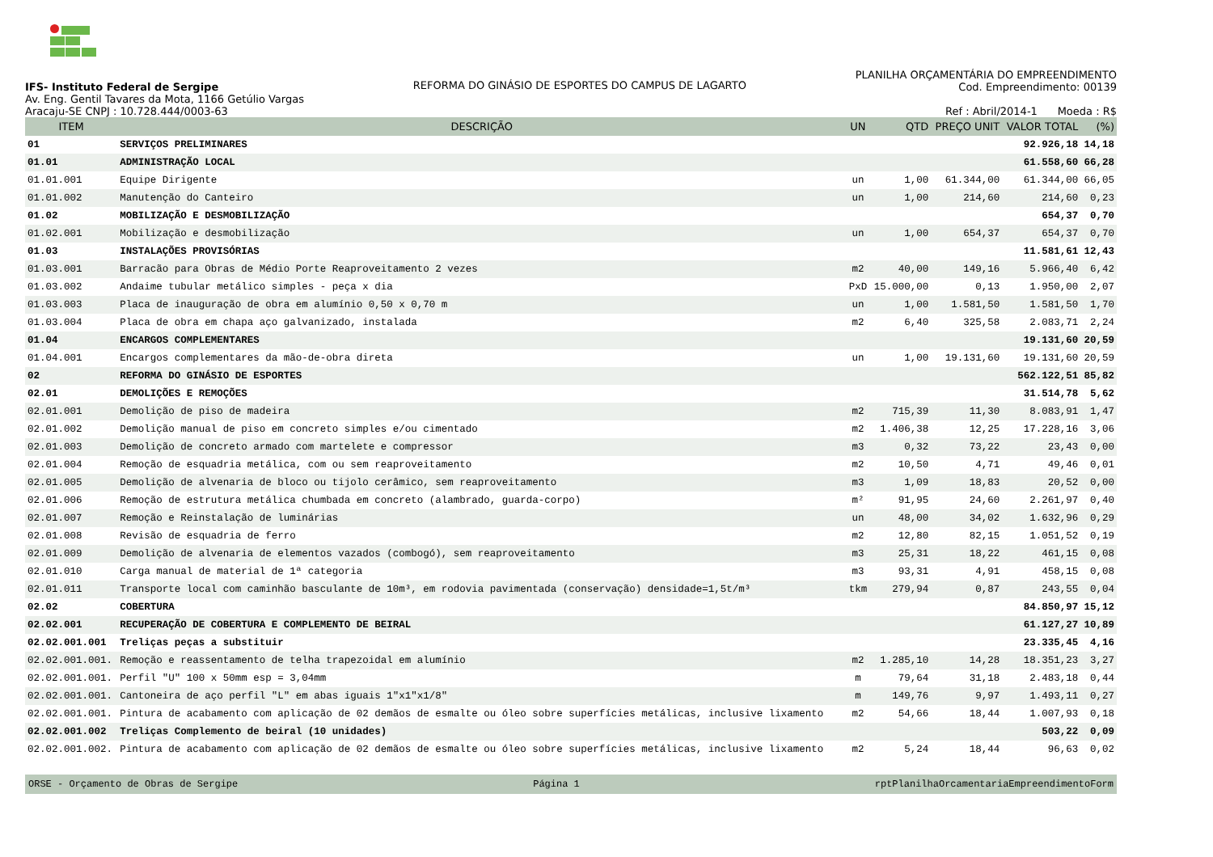IFS- Instituto Federal de Sergipe
Av. Eng. Gentil Tavares da Mota, 1166 Getúlio Vargas
Aracaju-SE CNPJ : 10.728.444/0003-63
REFORMA DO GINÁSIO DE ESPORTES DO CAMPUS DE LAGARTO
PLANILHA ORÇAMENTÁRIA DO EMPREENDIMENTO
Cod. Empreendimento: 00139
Ref : Abril/2014-1 Moeda : R$
| ITEM | DESCRIÇÃO | UN | QTD | PREÇO UNIT | VALOR TOTAL | (%) |
| --- | --- | --- | --- | --- | --- | --- |
| 01 | SERVIÇOS PRELIMINARES | | | | 92.926,18 | 14,18 |
| 01.01 | ADMINISTRAÇÃO LOCAL | | | | 61.558,60 | 66,28 |
| 01.01.001 | Equipe Dirigente | un | 1,00 | 61.344,00 | 61.344,00 | 66,05 |
| 01.01.002 | Manutenção do Canteiro | un | 1,00 | 214,60 | 214,60 | 0,23 |
| 01.02 | MOBILIZAÇÃO E DESMOBILIZAÇÃO | | | | 654,37 | 0,70 |
| 01.02.001 | Mobilização e desmobilização | un | 1,00 | 654,37 | 654,37 | 0,70 |
| 01.03 | INSTALAÇÕES PROVISÓRIAS | | | | 11.581,61 | 12,43 |
| 01.03.001 | Barracão para Obras de Médio Porte Reaproveitamento 2 vezes | m2 | 40,00 | 149,16 | 5.966,40 | 6,42 |
| 01.03.002 | Andaime tubular metálico simples - peça x dia | PxD | 15.000,00 | 0,13 | 1.950,00 | 2,07 |
| 01.03.003 | Placa de inauguração de obra em alumínio 0,50 x 0,70 m | un | 1,00 | 1.581,50 | 1.581,50 | 1,70 |
| 01.03.004 | Placa de obra em chapa aço galvanizado, instalada | m2 | 6,40 | 325,58 | 2.083,71 | 2,24 |
| 01.04 | ENCARGOS COMPLEMENTARES | | | | 19.131,60 | 20,59 |
| 01.04.001 | Encargos complementares da mão-de-obra direta | un | 1,00 | 19.131,60 | 19.131,60 | 20,59 |
| 02 | REFORMA DO GINÁSIO DE ESPORTES | | | | 562.122,51 | 85,82 |
| 02.01 | DEMOLIÇÕES E REMOÇÕES | | | | 31.514,78 | 5,62 |
| 02.01.001 | Demolição de piso de madeira | m2 | 715,39 | 11,30 | 8.083,91 | 1,47 |
| 02.01.002 | Demolição manual de piso em concreto simples e/ou cimentado | m2 | 1.406,38 | 12,25 | 17.228,16 | 3,06 |
| 02.01.003 | Demolição de concreto armado com martelete e compressor | m3 | 0,32 | 73,22 | 23,43 | 0,00 |
| 02.01.004 | Remoção de esquadria metálica, com ou sem reaproveitamento | m2 | 10,50 | 4,71 | 49,46 | 0,01 |
| 02.01.005 | Demolição de alvenaria de bloco ou tijolo cerâmico, sem reaproveitamento | m3 | 1,09 | 18,83 | 20,52 | 0,00 |
| 02.01.006 | Remoção de estrutura metálica chumbada em concreto (alambrado, guarda-corpo) | m² | 91,95 | 24,60 | 2.261,97 | 0,40 |
| 02.01.007 | Remoção e Reinstalação de luminárias | un | 48,00 | 34,02 | 1.632,96 | 0,29 |
| 02.01.008 | Revisão de esquadria de ferro | m2 | 12,80 | 82,15 | 1.051,52 | 0,19 |
| 02.01.009 | Demolição de alvenaria de elementos vazados (combogó), sem reaproveitamento | m3 | 25,31 | 18,22 | 461,15 | 0,08 |
| 02.01.010 | Carga manual de material de 1ª categoria | m3 | 93,31 | 4,91 | 458,15 | 0,08 |
| 02.01.011 | Transporte local com caminhão basculante de 10m³, em rodovia pavimentada (conservação) densidade=1,5t/m³ | tkm | 279,94 | 0,87 | 243,55 | 0,04 |
| 02.02 | COBERTURA | | | | 84.850,97 | 15,12 |
| 02.02.001 | RECUPERAÇÃO DE COBERTURA E COMPLEMENTO DE BEIRAL | | | | 61.127,27 | 10,89 |
| 02.02.001.001 | Treliças peças a substituir | | | | 23.335,45 | 4,16 |
| 02.02.001.001. | Remoção e reassentamento de telha trapezoidal em alumínio | m2 | 1.285,10 | 14,28 | 18.351,23 | 3,27 |
| 02.02.001.001. | Perfil "U" 100 x 50mm esp = 3,04mm | m | 79,64 | 31,18 | 2.483,18 | 0,44 |
| 02.02.001.001. | Cantoneira de aço perfil "L" em abas iguais 1"x1"x1/8" | m | 149,76 | 9,97 | 1.493,11 | 0,27 |
| 02.02.001.001. | Pintura de acabamento com aplicação de 02 demãos de esmalte ou óleo sobre superfícies metálicas, inclusive lixamento | m2 | 54,66 | 18,44 | 1.007,93 | 0,18 |
| 02.02.001.002 | Treliças Complemento de beiral (10 unidades) | | | | 503,22 | 0,09 |
| 02.02.001.002. | Pintura de acabamento com aplicação de 02 demãos de esmalte ou óleo sobre superfícies metálicas, inclusive lixamento | m2 | 5,24 | 18,44 | 96,63 | 0,02 |
ORSE - Orçamento de Obras de Sergipe Página 1 rptPlanilhaOrcamentariaEmpreendimentoForm